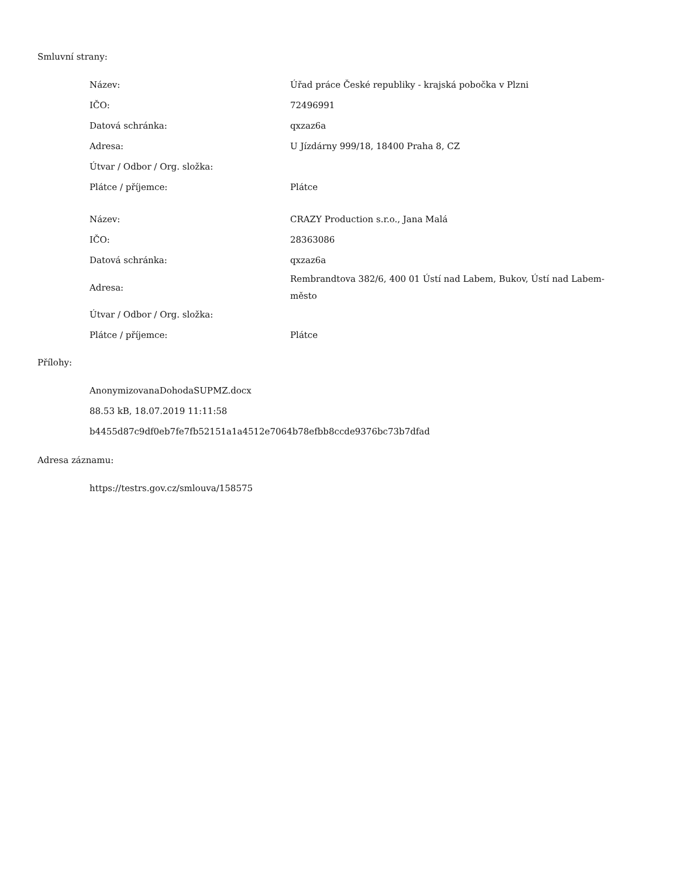Smluvní strany:
| Název: | Úřad práce České republiky - krajská pobočka v Plzni |
| IČO: | 72496991 |
| Datová schránka: | qxzaz6a |
| Adresa: | U Jízdárny 999/18, 18400 Praha 8, CZ |
| Útvar / Odbor / Org. složka: | |
| Plátce / příjemce: | Plátce |
| Název: | CRAZY Production s.r.o., Jana Malá |
| IČO: | 28363086 |
| Datová schránka: | qxzaz6a |
| Adresa: | Rembrandtova 382/6, 400 01 Ústí nad Labem, Bukov, Ústí nad Labem-město |
| Útvar / Odbor / Org. složka: | |
| Plátce / příjemce: | Plátce |
Přílohy:
AnonymizovanaDohodaSUPMZ.docx
88.53 kB, 18.07.2019 11:11:58
b4455d87c9df0eb7fe7fb52151a1a4512e7064b78efbb8ccde9376bc73b7dfad
Adresa záznamu:
https://testrs.gov.cz/smlouva/158575